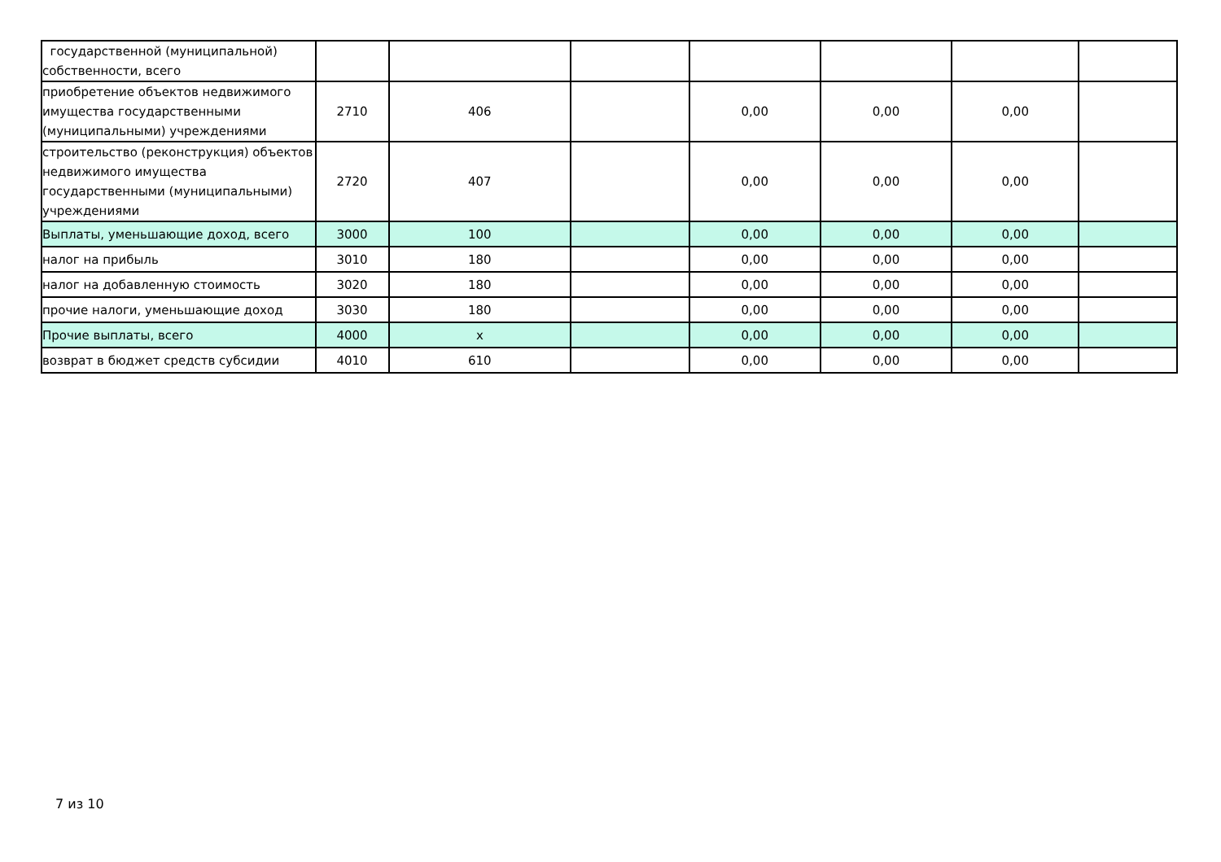| государственной (муниципальной) собственности, всего | | | | | | | |
| приобретение объектов недвижимого имущества государственными (муниципальными) учреждениями | 2710 | 406 | | 0,00 | 0,00 | 0,00 | |
| строительство (реконструкция) объектов недвижимого имущества государственными (муниципальными) учреждениями | 2720 | 407 | | 0,00 | 0,00 | 0,00 | |
| Выплаты, уменьшающие доход, всего | 3000 | 100 | | 0,00 | 0,00 | 0,00 | |
| налог на прибыль | 3010 | 180 | | 0,00 | 0,00 | 0,00 | |
| налог на добавленную стоимость | 3020 | 180 | | 0,00 | 0,00 | 0,00 | |
| прочие налоги, уменьшающие доход | 3030 | 180 | | 0,00 | 0,00 | 0,00 | |
| Прочие выплаты, всего | 4000 | x | | 0,00 | 0,00 | 0,00 | |
| возврат в бюджет средств субсидии | 4010 | 610 | | 0,00 | 0,00 | 0,00 | |
7 из 10